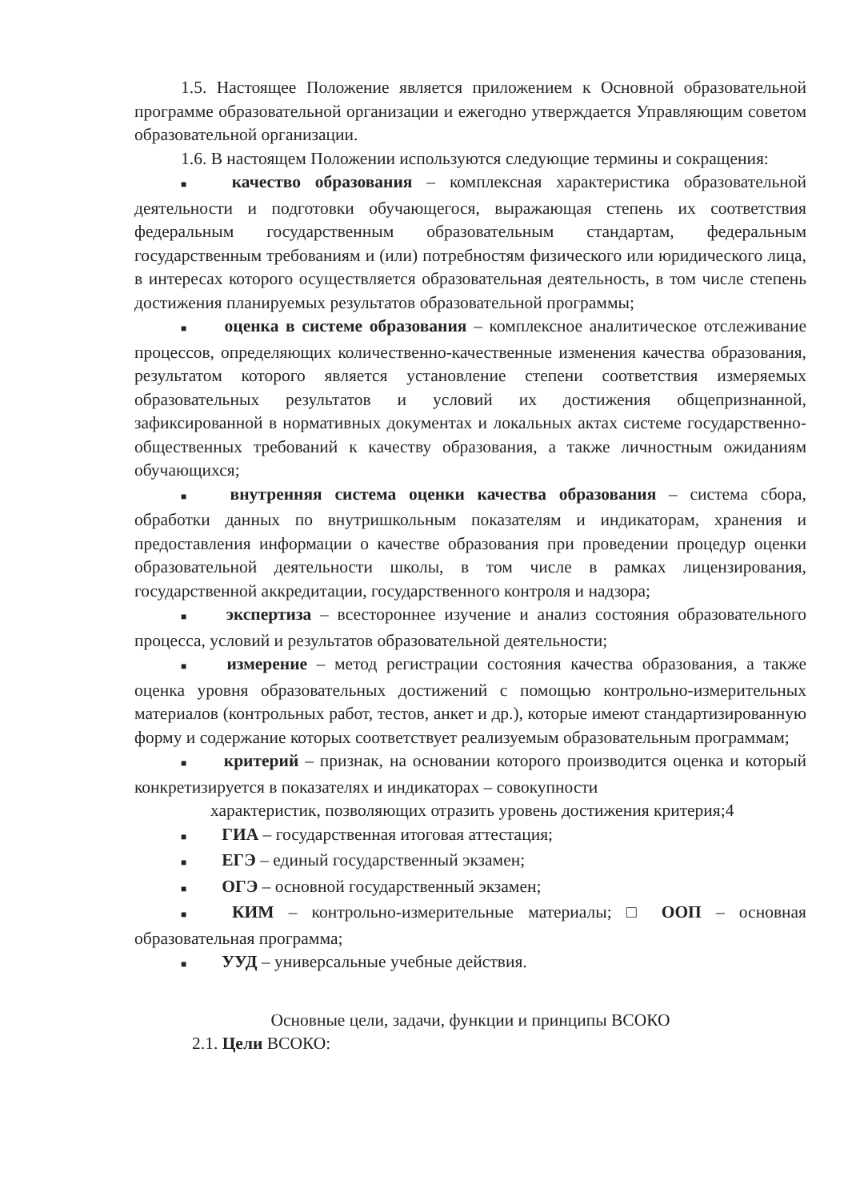1.5. Настоящее Положение является приложением к Основной образовательной программе образовательной организации и ежегодно утверждается Управляющим советом образовательной организации.
1.6. В настоящем Положении используются следующие термины и сокращения:
■ качество образования – комплексная характеристика образовательной деятельности и подготовки обучающегося, выражающая степень их соответствия федеральным государственным образовательным стандартам, федеральным государственным требованиям и (или) потребностям физического или юридического лица, в интересах которого осуществляется образовательная деятельность, в том числе степень достижения планируемых результатов образовательной программы;
■ оценка в системе образования – комплексное аналитическое отслеживание процессов, определяющих количественно-качественные изменения качества образования, результатом которого является установление степени соответствия измеряемых образовательных результатов и условий их достижения общепризнанной, зафиксированной в нормативных документах и локальных актах системе государственно-общественных требований к качеству образования, а также личностным ожиданиям обучающихся;
■ внутренняя система оценки качества образования – система сбора, обработки данных по внутришкольным показателям и индикаторам, хранения и предоставления информации о качестве образования при проведении процедур оценки образовательной деятельности школы, в том числе в рамках лицензирования, государственной аккредитации, государственного контроля и надзора;
■ экспертиза – всестороннее изучение и анализ состояния образовательного процесса, условий и результатов образовательной деятельности;
■ измерение – метод регистрации состояния качества образования, а также оценка уровня образовательных достижений с помощью контрольно-измерительных материалов (контрольных работ, тестов, анкет и др.), которые имеют стандартизированную форму и содержание которых соответствует реализуемым образовательным программам;
■ критерий – признак, на основании которого производится оценка и который конкретизируется в показателях и индикаторах – совокупности
характеристик, позволяющих отразить уровень достижения критерия;4
■ ГИА – государственная итоговая аттестация;
■ ЕГЭ – единый государственный экзамен;
■ ОГЭ – основной государственный экзамен;
■ КИМ – контрольно-измерительные материалы; □ ООП – основная образовательная программа;
■ УУД – универсальные учебные действия.
Основные цели, задачи, функции и принципы ВСОКО
2.1. Цели ВСОКО: